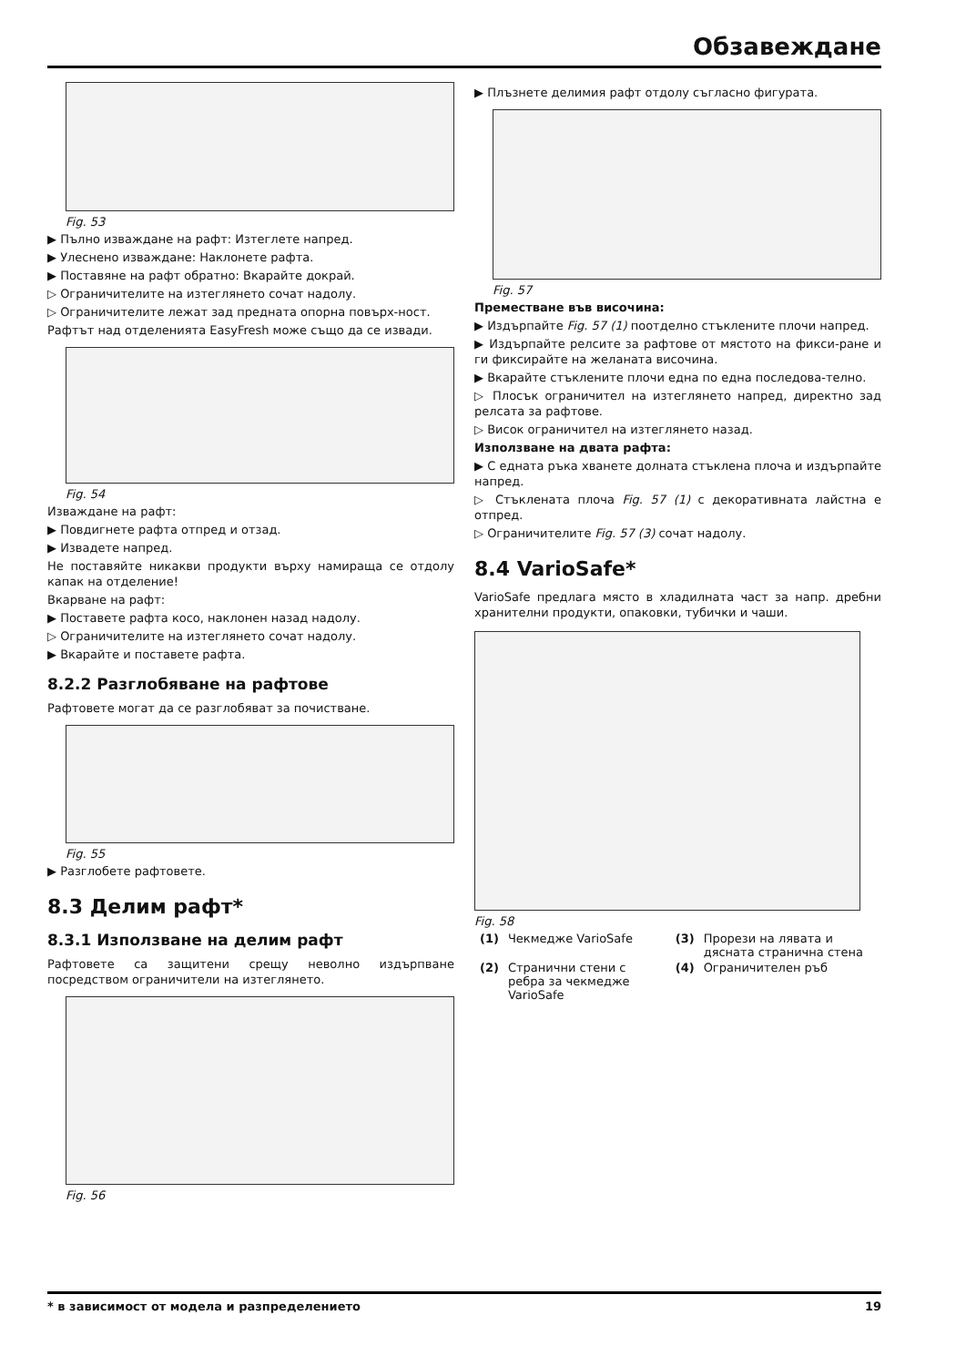Обзавеждане
Fig. 53
▶ Пълно изваждане на рафт: Изтеглете напред.
▶ Улеснено изваждане: Наклонете рафта.
▶ Поставяне на рафт обратно: Вкарайте докрай.
▷ Ограничителите на изтеглянето сочат надолу.
▷ Ограничителите лежат зад предната опорна повърх-ност.
Рафтът над отделенията EasyFresh може също да се извади.
Fig. 54
Изваждане на рафт:
▶ Повдигнете рафта отпред и отзад.
▶ Извадете напред.
Не поставяйте никакви продукти върху намираща се отдолу капак на отделение!
Вкарване на рафт:
▶ Поставете рафта косо, наклонен назад надолу.
▷ Ограничителите на изтеглянето сочат надолу.
▶ Вкарайте и поставете рафта.
8.2.2 Разглобяване на рафтове
Рафтовете могат да се разглобяват за почистване.
Fig. 55
▶ Разглобете рафтовете.
8.3 Делим рафт*
8.3.1 Използване на делим рафт
Рафтовете са защитени срещу неволно издърпване посредством ограничители на изтеглянето.
Fig. 56
▶ Плъзнете делимия рафт отдолу съгласно фигурата.
Fig. 57
Преместване във височина:
▶ Издърпайте Fig. 57 (1) поотделно стъклените плочи напред.
▶ Издърпайте релсите за рафтове от мястото на фикси-ране и ги фиксирайте на желаната височина.
▶ Вкарайте стъклените плочи една по една последова-телно.
▷ Плосък ограничител на изтеглянето напред, директно зад релсата за рафтове.
▷ Висок ограничител на изтеглянето назад.
Използване на двата рафта:
▶ С едната ръка хванете долната стъклена плоча и издърпайте напред.
▷ Стъклената плоча Fig. 57 (1) с декоративната лайстна е отпред.
▷ Ограничителите Fig. 57 (3) сочат надолу.
8.4 VarioSafe*
VarioSafe предлага място в хладилната част за напр. дребни хранителни продукти, опаковки, тубички и чаши.
Fig. 58
| (1) | Чекмедже VarioSafe | (3) | Прорези на лявата и дясната странична стена |
| (2) | Странични стени с ребра за чекмедже VarioSafe | (4) | Ограничителен ръб |
* в зависимост от модела и разпределението 19